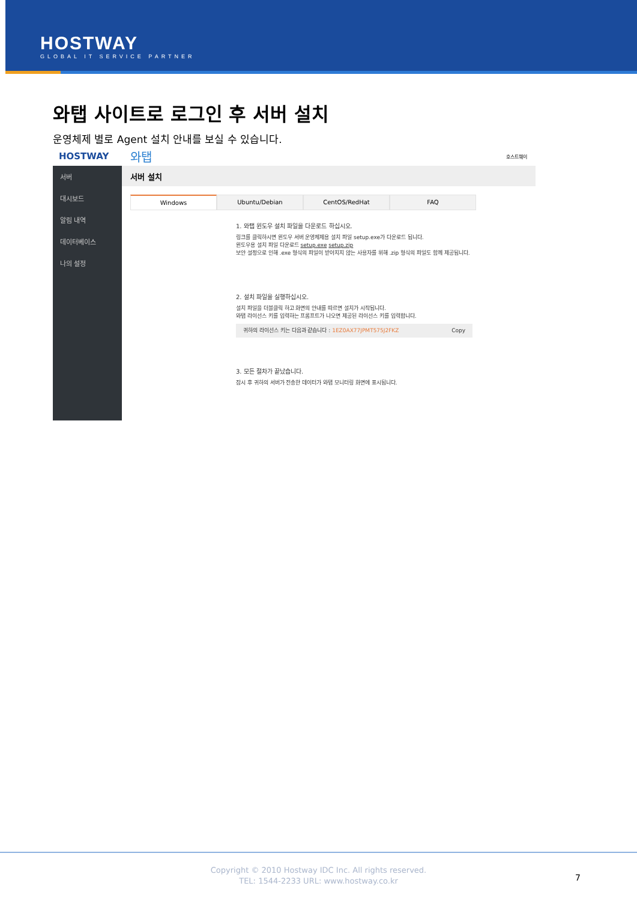HOSTWAY
GLOBAL IT SERVICE PARTNER
와탭 사이트로 로그인 후 서버 설치
운영체제 별로 Agent 설치 안내를 보실 수 있습니다.
HOSTWAY 와탭 호스트웨이
서버
대시보드
알림 내역
데이터베이스
나의 설정
서버 설치
Windows Ubuntu/Debian CentOS/RedHat FAQ
1. 와탭 윈도우 설치 파일을 다운로드 하십시오.
링크를 클릭하시면 윈도우 서버 운영체제용 설치 파일 setup.exe가 다운로드 됩니다.
윈도우용 설치 파일 다운로드 setup.exe setup.zip
보안 설정으로 인해 .exe 형식의 파일이 받아지지 않는 사용자를 위해 .zip 형식의 파일도 함께 제공됩니다.
2. 설치 파일을 실행하십시오.
설치 파일을 더블클릭 하고 화면의 안내를 따르면 설치가 시작됩니다.
와탭 라이선스 키를 입력하는 프롬프트가 나오면 제공된 라이선스 키를 입력합니다.
귀하의 라이선스 키는 다음과 같습니다 : 1EZ0AX77JPMT575J2FKZ Copy
3. 모든 절차가 끝났습니다.
잠시 후 귀하의 서버가 전송한 데이터가 와탭 모니터링 화면에 표시됩니다.
Copyright © 2010 Hostway IDC Inc. All rights reserved.
TEL: 1544-2233 URL: www.hostway.co.kr
7